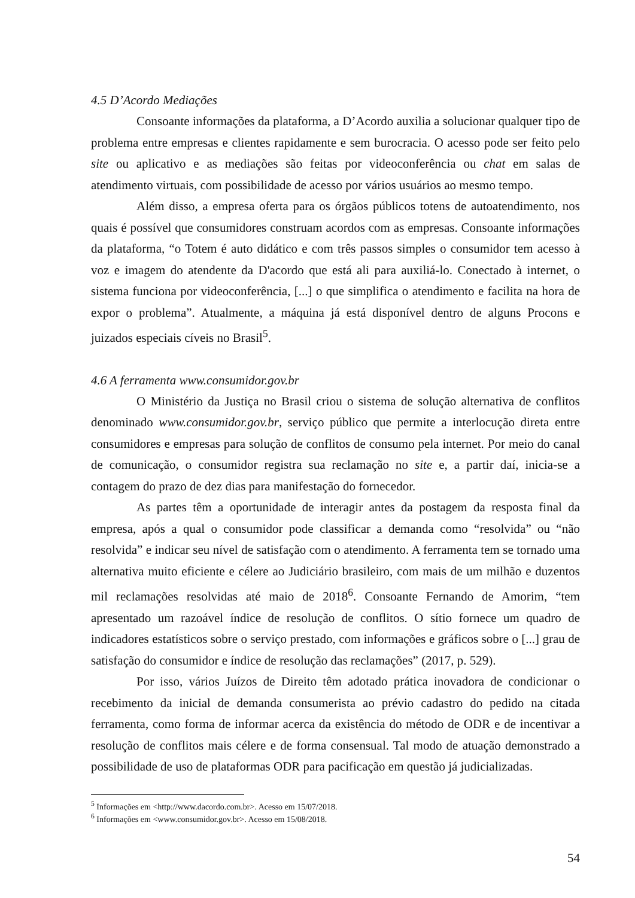4.5 D’Acordo Mediações
Consoante informações da plataforma, a D’Acordo auxilia a solucionar qualquer tipo de problema entre empresas e clientes rapidamente e sem burocracia. O acesso pode ser feito pelo site ou aplicativo e as mediações são feitas por videoconferência ou chat em salas de atendimento virtuais, com possibilidade de acesso por vários usuários ao mesmo tempo.
Além disso, a empresa oferta para os órgãos públicos totens de autoatendimento, nos quais é possível que consumidores construam acordos com as empresas. Consoante informações da plataforma, “o Totem é auto didático e com três passos simples o consumidor tem acesso à voz e imagem do atendente da D'acordo que está ali para auxiliá-lo. Conectado à internet, o sistema funciona por videoconferência, [...] o que simplifica o atendimento e facilita na hora de expor o problema”. Atualmente, a máquina já está disponível dentro de alguns Procons e juizados especiais cíveis no Brasil<sup>5</sup>.
4.6 A ferramenta www.consumidor.gov.br
O Ministério da Justiça no Brasil criou o sistema de solução alternativa de conflitos denominado www.consumidor.gov.br, serviço público que permite a interlocução direta entre consumidores e empresas para solução de conflitos de consumo pela internet. Por meio do canal de comunicação, o consumidor registra sua reclamação no site e, a partir daí, inicia-se a contagem do prazo de dez dias para manifestação do fornecedor.
As partes têm a oportunidade de interagir antes da postagem da resposta final da empresa, após a qual o consumidor pode classificar a demanda como “resolvida” ou “não resolvida” e indicar seu nível de satisfação com o atendimento. A ferramenta tem se tornado uma alternativa muito eficiente e célere ao Judiciário brasileiro, com mais de um milhão e duzentos mil reclamações resolvidas até maio de 2018<sup>6</sup>. Consoante Fernando de Amorim, “tem apresentado um razoável índice de resolução de conflitos. O sítio fornece um quadro de indicadores estatísticos sobre o serviço prestado, com informações e gráficos sobre o [...] grau de satisfação do consumidor e índice de resolução das reclamações” (2017, p. 529).
Por isso, vários Juízos de Direito têm adotado prática inovadora de condicionar o recebimento da inicial de demanda consumerista ao prévio cadastro do pedido na citada ferramenta, como forma de informar acerca da existência do método de ODR e de incentivar a resolução de conflitos mais célere e de forma consensual. Tal modo de atuação demonstrado a possibilidade de uso de plataformas ODR para pacificação em questão já judicializadas.
<sup>5</sup> Informações em <http://www.dacordo.com.br>. Acesso em 15/07/2018.
<sup>6</sup> Informações em <www.consumidor.gov.br>. Acesso em 15/08/2018.
54